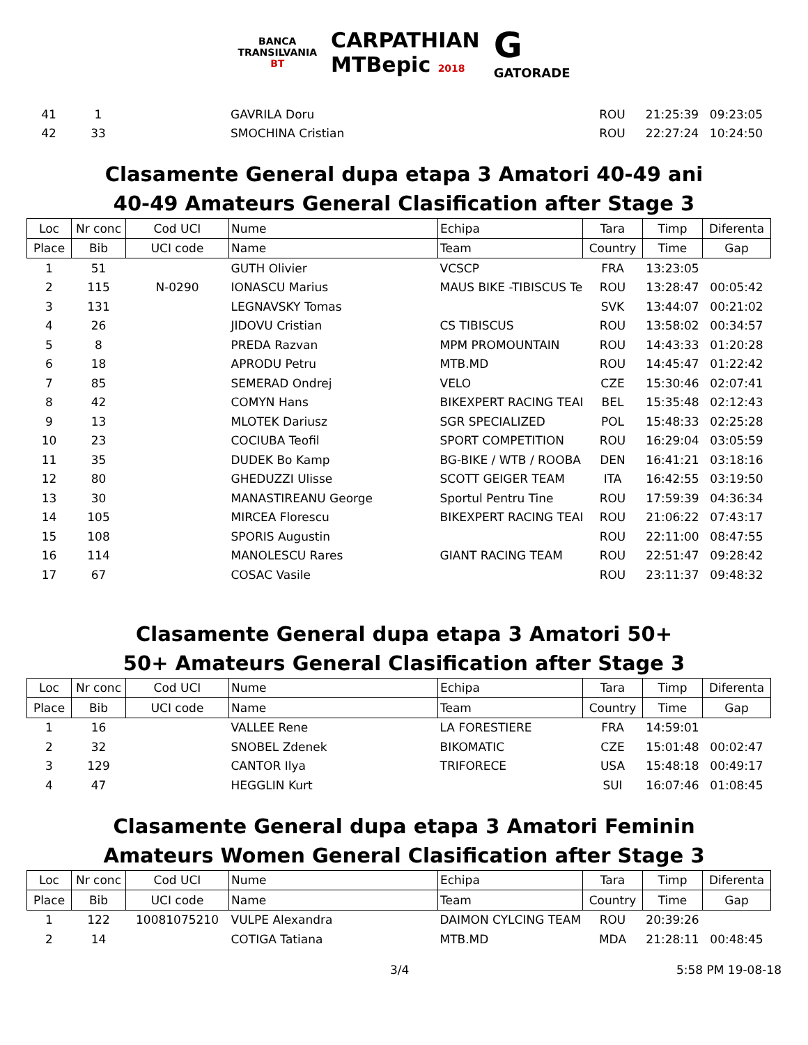BANCA
TRANSILVANIA
BT
CARPATHIAN
MTBepic 2018
G
GATORADE
| 41 | 1 | | GAVRILA Doru | | ROU | 21:25:39 | 09:23:05 |
| 42 | 33 | | SMOCHINA Cristian | | ROU | 22:27:24 | 10:24:50 |
Clasamente General dupa etapa 3 Amatori 40-49 ani
40-49 Amateurs General Clasification after Stage 3
| Loc | Nr conc | Cod UCI | Nume | Echipa | Tara | Timp | Diferenta |
| --- | --- | --- | --- | --- | --- | --- | --- |
| Place | Bib | UCI code | Name | Team | Country | Time | Gap |
| 1 | 51 | | GUTH Olivier | VCSCP | FRA | 13:23:05 | |
| 2 | 115 | N-0290 | IONASCU Marius | MAUS BIKE -TIBISCUS Te | ROU | 13:28:47 | 00:05:42 |
| 3 | 131 | | LEGNAVSKY Tomas | | SVK | 13:44:07 | 00:21:02 |
| 4 | 26 | | JIDOVU Cristian | CS TIBISCUS | ROU | 13:58:02 | 00:34:57 |
| 5 | 8 | | PREDA Razvan | MPM PROMOUNTAIN | ROU | 14:43:33 | 01:20:28 |
| 6 | 18 | | APRODU Petru | MTB.MD | ROU | 14:45:47 | 01:22:42 |
| 7 | 85 | | SEMERAD Ondrej | VELO | CZE | 15:30:46 | 02:07:41 |
| 8 | 42 | | COMYN Hans | BIKEXPERT RACING TEAI | BEL | 15:35:48 | 02:12:43 |
| 9 | 13 | | MLOTEK Dariusz | SGR SPECIALIZED | POL | 15:48:33 | 02:25:28 |
| 10 | 23 | | COCIUBA Teofil | SPORT COMPETITION | ROU | 16:29:04 | 03:05:59 |
| 11 | 35 | | DUDEK Bo Kamp | BG-BIKE / WTB / ROOBA | DEN | 16:41:21 | 03:18:16 |
| 12 | 80 | | GHEDUZZI Ulisse | SCOTT GEIGER TEAM | ITA | 16:42:55 | 03:19:50 |
| 13 | 30 | | MANASTIREANU George | Sportul Pentru Tine | ROU | 17:59:39 | 04:36:34 |
| 14 | 105 | | MIRCEA Florescu | BIKEXPERT RACING TEAI | ROU | 21:06:22 | 07:43:17 |
| 15 | 108 | | SPORIS Augustin | | ROU | 22:11:00 | 08:47:55 |
| 16 | 114 | | MANOLESCU Rares | GIANT RACING TEAM | ROU | 22:51:47 | 09:28:42 |
| 17 | 67 | | COSAC Vasile | | ROU | 23:11:37 | 09:48:32 |
Clasamente General dupa etapa 3 Amatori 50+
50+ Amateurs General Clasification after Stage 3
| Loc | Nr conc | Cod UCI | Nume | Echipa | Tara | Timp | Diferenta |
| Place | Bib | UCI code | Name | Team | Country | Time | Gap |
| 1 | 16 | | VALLEE Rene | LA FORESTIERE | FRA | 14:59:01 | |
| 2 | 32 | | SNOBEL Zdenek | BIKOMATIC | CZE | 15:01:48 | 00:02:47 |
| 3 | 129 | | CANTOR Ilya | TRIFORECE | USA | 15:48:18 | 00:49:17 |
| 4 | 47 | | HEGGLIN Kurt | | SUI | 16:07:46 | 01:08:45 |
Clasamente General dupa etapa 3 Amatori Feminin
Amateurs Women General Clasification after Stage 3
| Loc | Nr conc | Cod UCI | Nume | Echipa | Tara | Timp | Diferenta |
| Place | Bib | UCI code | Name | Team | Country | Time | Gap |
| 1 | 122 | 10081075210 | VULPE Alexandra | DAIMON CYLCING TEAM | ROU | 20:39:26 | |
| 2 | 14 | | COTIGA Tatiana | MTB.MD | MDA | 21:28:11 | 00:48:45 |
3/4 5:58 PM 19-08-18